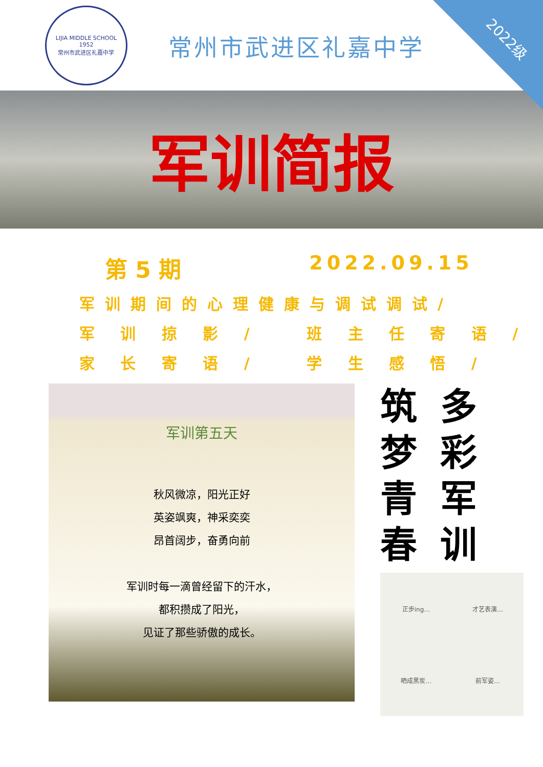2022级
LIJIA MIDDLE SCHOOL
1952
常州市武进区礼嘉中学
常州市武进区礼嘉中学
军训简报
第 5 期 2022.09.15
军训期间的心理健康与调试调试/
军 训 掠 影 / 班 主 任 寄 语 /
家 长 寄 语 / 学 生 感 悟 /
军训第五天
秋风微凉，阳光正好
英姿飒爽，神采奕奕
昂首阔步，奋勇向前
军训时每一滴曾经留下的汗水，
都积攒成了阳光，
见证了那些骄傲的成长。
筑
梦
青
春
多
彩
军
训
正步ing…
才艺表演…
晒成黑炭…
前军姿…